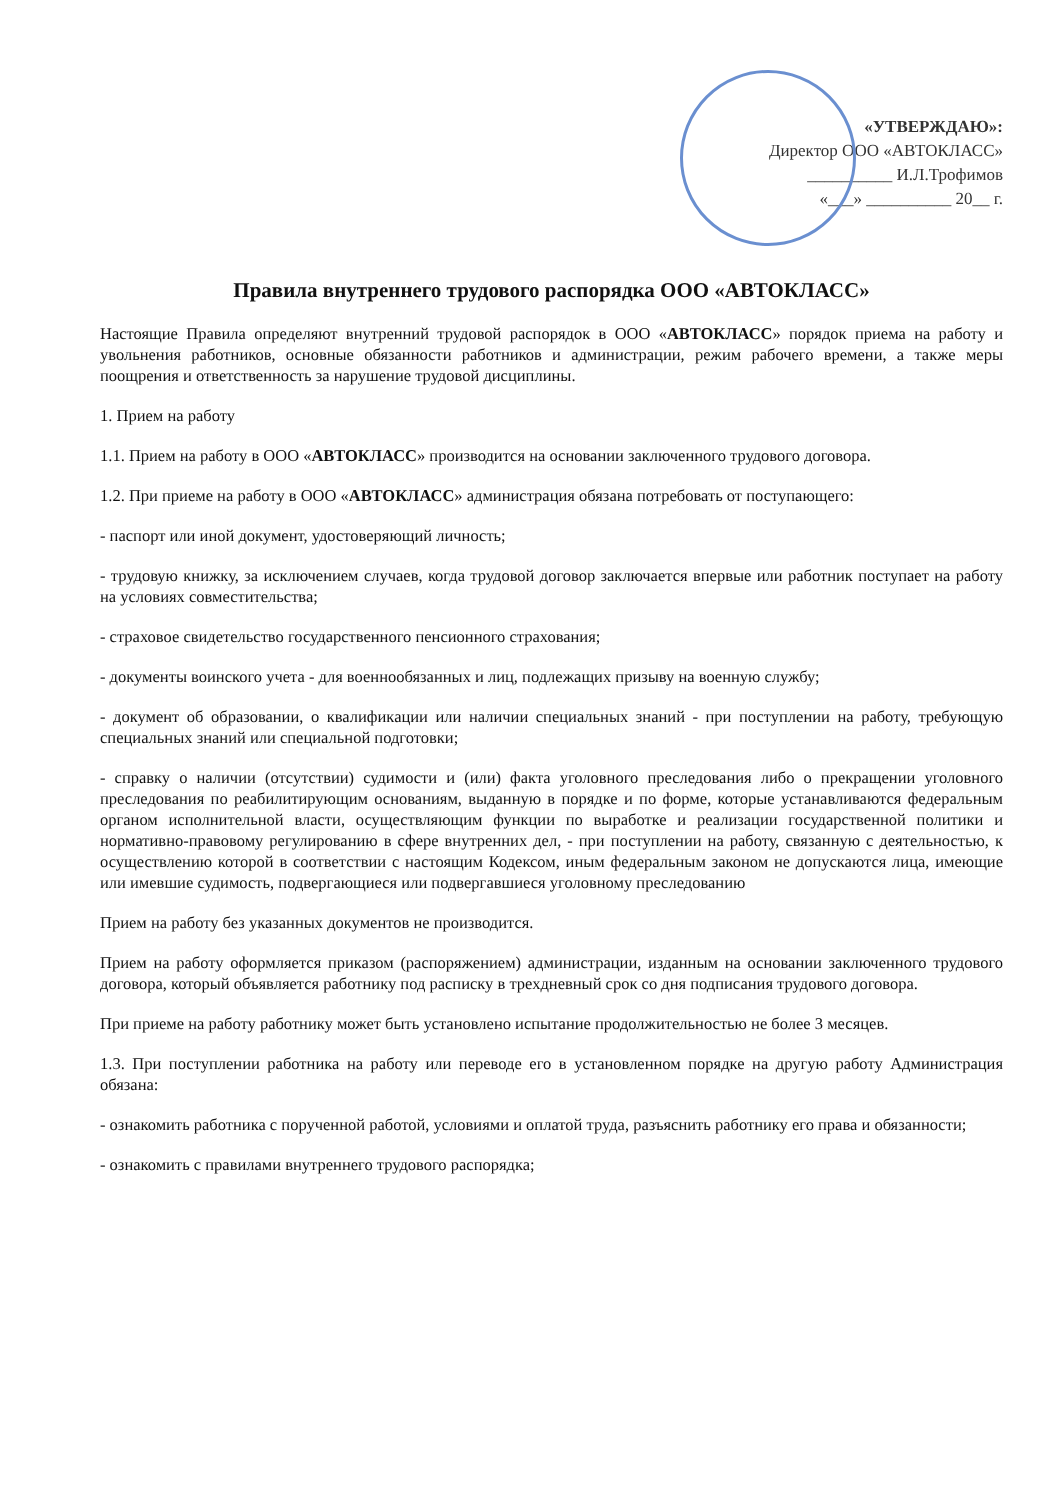«УТВЕРЖДАЮ»:
Директор ООО «АВТОКЛАСС»
__________ И.Л.Трофимов
«___» __________ 20__ г.
Правила внутреннего трудового распорядка ООО «АВТОКЛАСС»
Настоящие Правила определяют внутренний трудовой распорядок в ООО «АВТОКЛАСС» порядок приема на работу и увольнения работников, основные обязанности работников и администрации, режим рабочего времени, а также меры поощрения и ответственность за нарушение трудовой дисциплины.
1. Прием на работу
1.1. Прием на работу в ООО «АВТОКЛАСС» производится на основании заключенного трудового договора.
1.2. При приеме на работу в ООО «АВТОКЛАСС» администрация обязана потребовать от поступающего:
- паспорт или иной документ, удостоверяющий личность;
- трудовую книжку, за исключением случаев, когда трудовой договор заключается впервые или работник поступает на работу на условиях совместительства;
- страховое свидетельство государственного пенсионного страхования;
- документы воинского учета - для военнообязанных и лиц, подлежащих призыву на военную службу;
- документ об образовании, о квалификации или наличии специальных знаний - при поступлении на работу, требующую специальных знаний или специальной подготовки;
- справку о наличии (отсутствии) судимости и (или) факта уголовного преследования либо о прекращении уголовного преследования по реабилитирующим основаниям, выданную в порядке и по форме, которые устанавливаются федеральным органом исполнительной власти, осуществляющим функции по выработке и реализации государственной политики и нормативно-правовому регулированию в сфере внутренних дел, - при поступлении на работу, связанную с деятельностью, к осуществлению которой в соответствии с настоящим Кодексом, иным федеральным законом не допускаются лица, имеющие или имевшие судимость, подвергающиеся или подвергавшиеся уголовному преследованию
Прием на работу без указанных документов не производится.
Прием на работу оформляется приказом (распоряжением) администрации, изданным на основании заключенного трудового договора, который объявляется работнику под расписку в трехдневный срок со дня подписания трудового договора.
При приеме на работу работнику может быть установлено испытание продолжительностью не более 3 месяцев.
1.3. При поступлении работника на работу или переводе его в установленном порядке на другую работу Администрация обязана:
- ознакомить работника с порученной работой, условиями и оплатой труда, разъяснить работнику его права и обязанности;
- ознакомить с правилами внутреннего трудового распорядка;